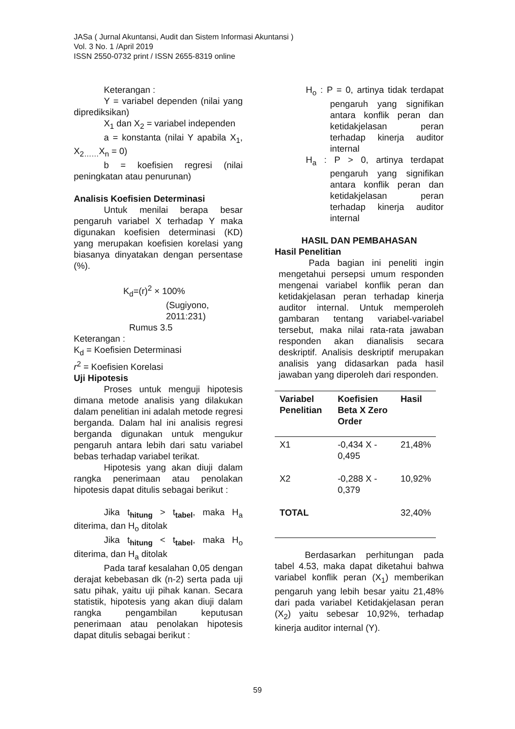JASa ( Jurnal Akuntansi, Audit dan Sistem Informasi Akuntansi )
Vol. 3 No. 1 /April 2019
ISSN 2550-0732 print / ISSN 2655-8319 online
Keterangan :
Y = variabel dependen (nilai yang diprediksikan)
X<sub>1</sub> dan X<sub>2</sub> = variabel independen
a = konstanta (nilai Y apabila X<sub>1</sub>, X<sub>2……</sub>X<sub>n</sub> = 0)
b = koefisien regresi (nilai peningkatan atau penurunan)
Analisis Koefisien Determinasi
Untuk menilai berapa besar pengaruh variabel X terhadap Y maka digunakan koefisien determinasi (KD) yang merupakan koefisien korelasi yang biasanya dinyatakan dengan persentase (%).
K<sub>d</sub>=(r)<sup>2</sup> × 100%
(Sugiyono,
2011:231)
Rumus 3.5
Keterangan :
K<sub>d</sub> = Koefisien Determinasi
r<sup>2</sup> = Koefisien Korelasi
Uji Hipotesis
Proses untuk menguji hipotesis dimana metode analisis yang dilakukan dalam penelitian ini adalah metode regresi berganda. Dalam hal ini analisis regresi berganda digunakan untuk mengukur pengaruh antara lebih dari satu variabel bebas terhadap variabel terikat.
Hipotesis yang akan diuji dalam rangka penerimaan atau penolakan hipotesis dapat ditulis sebagai berikut :
Jika t<sub>hitung</sub> > t<sub>tabel</sub>, maka H<sub>a</sub> diterima, dan H<sub>o</sub> ditolak
Jika t<sub>hitung</sub> < t<sub>tabel</sub>, maka H<sub>o</sub> diterima, dan H<sub>a</sub> ditolak
Pada taraf kesalahan 0,05 dengan derajat kebebasan dk (n-2) serta pada uji satu pihak, yaitu uji pihak kanan. Secara statistik, hipotesis yang akan diuji dalam rangka pengambilan keputusan penerimaan atau penolakan hipotesis dapat ditulis sebagai berikut :
H<sub>o</sub> : P = 0, artinya tidak terdapat pengaruh yang signifikan antara konflik peran dan ketidakjelasan peran terhadap kinerja auditor internal
H<sub>a</sub> : P > 0, artinya terdapat pengaruh yang signifikan antara konflik peran dan ketidakjelasan peran terhadap kinerja auditor internal
HASIL DAN PEMBAHASAN
Hasil Penelitian
Pada bagian ini peneliti ingin mengetahui persepsi umum responden mengenai variabel konflik peran dan ketidakjelasan peran terhadap kinerja auditor internal. Untuk memperoleh gambaran tentang variabel-variabel tersebut, maka nilai rata-rata jawaban responden akan dianalisis secara deskriptif. Analisis deskriptif merupakan analisis yang didasarkan pada hasil jawaban yang diperoleh dari responden.
| Variabel Penelitian | Koefisien Beta X Zero Order | Hasil |
| --- | --- | --- |
| X1 | -0,434 X - 0,495 | 21,48% |
| X2 | -0,288 X - 0,379 | 10,92% |
| TOTAL | | 32,40% |
Berdasarkan perhitungan pada tabel 4.53, maka dapat diketahui bahwa variabel konflik peran (X<sub>1</sub>) memberikan pengaruh yang lebih besar yaitu 21,48% dari pada variabel Ketidakjelasan peran (X<sub>2</sub>) yaitu sebesar 10,92%, terhadap kinerja auditor internal (Y).
59